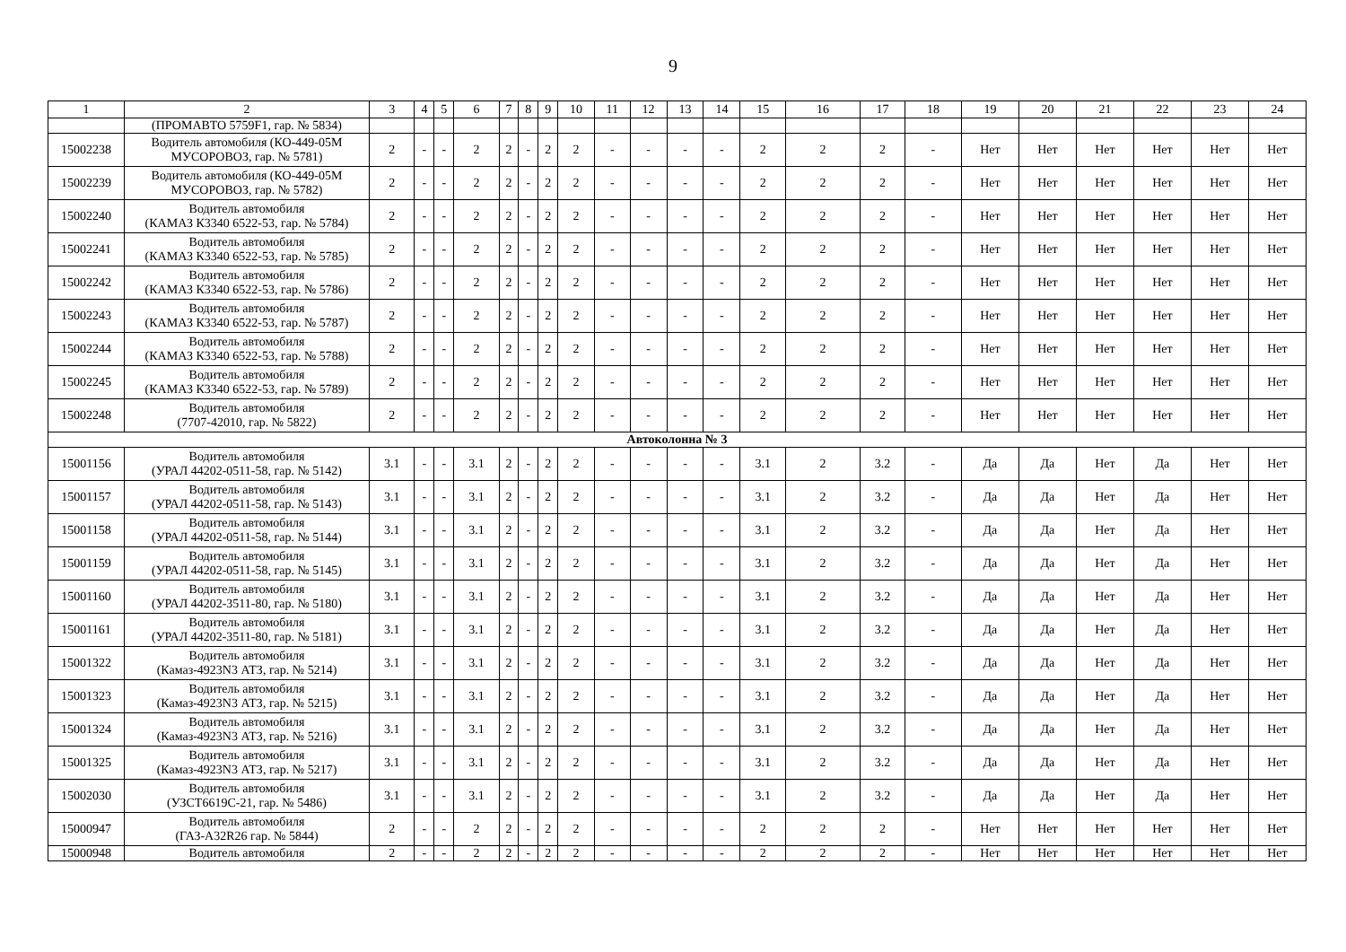9
| 1 | 2 | 3 | 4 | 5 | 6 | 7 | 8 | 9 | 10 | 11 | 12 | 13 | 14 | 15 | 16 | 17 | 18 | 19 | 20 | 21 | 22 | 23 | 24 |
| --- | --- | --- | --- | --- | --- | --- | --- | --- | --- | --- | --- | --- | --- | --- | --- | --- | --- | --- | --- | --- | --- | --- | --- |
| | (ПРОМАВТО 5759F1, гар. № 5834) | | | | | | | | | | | | | | | | | | | | | | |
| 15002238 | Водитель автомобиля (КО-449-05М МУСОРОВОЗ, гар. № 5781) | 2 | - | - | 2 | 2 | - | 2 | 2 | - | - | - | - | 2 | 2 | 2 | - | Нет | Нет | Нет | Нет | Нет | Нет |
| 15002239 | Водитель автомобиля (КО-449-05М МУСОРОВОЗ, гар. № 5782) | 2 | - | - | 2 | 2 | - | 2 | 2 | - | - | - | - | 2 | 2 | 2 | - | Нет | Нет | Нет | Нет | Нет | Нет |
| 15002240 | Водитель автомобиля (КАМАЗ К3340 6522-53, гар. № 5784) | 2 | - | - | 2 | 2 | - | 2 | 2 | - | - | - | - | 2 | 2 | 2 | - | Нет | Нет | Нет | Нет | Нет | Нет |
| 15002241 | Водитель автомобиля (КАМАЗ К3340 6522-53, гар. № 5785) | 2 | - | - | 2 | 2 | - | 2 | 2 | - | - | - | - | 2 | 2 | 2 | - | Нет | Нет | Нет | Нет | Нет | Нет |
| 15002242 | Водитель автомобиля (КАМАЗ К3340 6522-53, гар. № 5786) | 2 | - | - | 2 | 2 | - | 2 | 2 | - | - | - | - | 2 | 2 | 2 | - | Нет | Нет | Нет | Нет | Нет | Нет |
| 15002243 | Водитель автомобиля (КАМАЗ К3340 6522-53, гар. № 5787) | 2 | - | - | 2 | 2 | - | 2 | 2 | - | - | - | - | 2 | 2 | 2 | - | Нет | Нет | Нет | Нет | Нет | Нет |
| 15002244 | Водитель автомобиля (КАМАЗ К3340 6522-53, гар. № 5788) | 2 | - | - | 2 | 2 | - | 2 | 2 | - | - | - | - | 2 | 2 | 2 | - | Нет | Нет | Нет | Нет | Нет | Нет |
| 15002245 | Водитель автомобиля (КАМАЗ К3340 6522-53, гар. № 5789) | 2 | - | - | 2 | 2 | - | 2 | 2 | - | - | - | - | 2 | 2 | 2 | - | Нет | Нет | Нет | Нет | Нет | Нет |
| 15002248 | Водитель автомобиля (7707-42010, гар. № 5822) | 2 | - | - | 2 | 2 | - | 2 | 2 | - | - | - | - | 2 | 2 | 2 | - | Нет | Нет | Нет | Нет | Нет | Нет |
| Автоколонна № 3 | | | | | | | | | | | | | | | | | | | | | | | |
| 15001156 | Водитель автомобиля (УРАЛ 44202-0511-58, гар. № 5142) | 3.1 | - | - | 3.1 | 2 | - | 2 | 2 | - | - | - | - | 3.1 | 2 | 3.2 | - | Да | Да | Нет | Да | Нет | Нет |
| 15001157 | Водитель автомобиля (УРАЛ 44202-0511-58, гар. № 5143) | 3.1 | - | - | 3.1 | 2 | - | 2 | 2 | - | - | - | - | 3.1 | 2 | 3.2 | - | Да | Да | Нет | Да | Нет | Нет |
| 15001158 | Водитель автомобиля (УРАЛ 44202-0511-58, гар. № 5144) | 3.1 | - | - | 3.1 | 2 | - | 2 | 2 | - | - | - | - | 3.1 | 2 | 3.2 | - | Да | Да | Нет | Да | Нет | Нет |
| 15001159 | Водитель автомобиля (УРАЛ 44202-0511-58, гар. № 5145) | 3.1 | - | - | 3.1 | 2 | - | 2 | 2 | - | - | - | - | 3.1 | 2 | 3.2 | - | Да | Да | Нет | Да | Нет | Нет |
| 15001160 | Водитель автомобиля (УРАЛ 44202-3511-80, гар. № 5180) | 3.1 | - | - | 3.1 | 2 | - | 2 | 2 | - | - | - | - | 3.1 | 2 | 3.2 | - | Да | Да | Нет | Да | Нет | Нет |
| 15001161 | Водитель автомобиля (УРАЛ 44202-3511-80, гар. № 5181) | 3.1 | - | - | 3.1 | 2 | - | 2 | 2 | - | - | - | - | 3.1 | 2 | 3.2 | - | Да | Да | Нет | Да | Нет | Нет |
| 15001322 | Водитель автомобиля (Камаз-4923N3 АТЗ, гар. № 5214) | 3.1 | - | - | 3.1 | 2 | - | 2 | 2 | - | - | - | - | 3.1 | 2 | 3.2 | - | Да | Да | Нет | Да | Нет | Нет |
| 15001323 | Водитель автомобиля (Камаз-4923N3 АТЗ, гар. № 5215) | 3.1 | - | - | 3.1 | 2 | - | 2 | 2 | - | - | - | - | 3.1 | 2 | 3.2 | - | Да | Да | Нет | Да | Нет | Нет |
| 15001324 | Водитель автомобиля (Камаз-4923N3 АТЗ, гар. № 5216) | 3.1 | - | - | 3.1 | 2 | - | 2 | 2 | - | - | - | - | 3.1 | 2 | 3.2 | - | Да | Да | Нет | Да | Нет | Нет |
| 15001325 | Водитель автомобиля (Камаз-4923N3 АТЗ, гар. № 5217) | 3.1 | - | - | 3.1 | 2 | - | 2 | 2 | - | - | - | - | 3.1 | 2 | 3.2 | - | Да | Да | Нет | Да | Нет | Нет |
| 15002030 | Водитель автомобиля (УЗСТ6619С-21, гар. № 5486) | 3.1 | - | - | 3.1 | 2 | - | 2 | 2 | - | - | - | - | 3.1 | 2 | 3.2 | - | Да | Да | Нет | Да | Нет | Нет |
| 15000947 | Водитель автомобиля (ГАЗ-А32R26 гар. № 5844) | 2 | - | - | 2 | 2 | - | 2 | 2 | - | - | - | - | 2 | 2 | 2 | - | Нет | Нет | Нет | Нет | Нет | Нет |
| 15000948 | Водитель автомобиля | 2 | - | - | 2 | 2 | - | 2 | 2 | - | - | - | - | 2 | 2 | 2 | - | Нет | Нет | Нет | Нет | Нет | Нет |